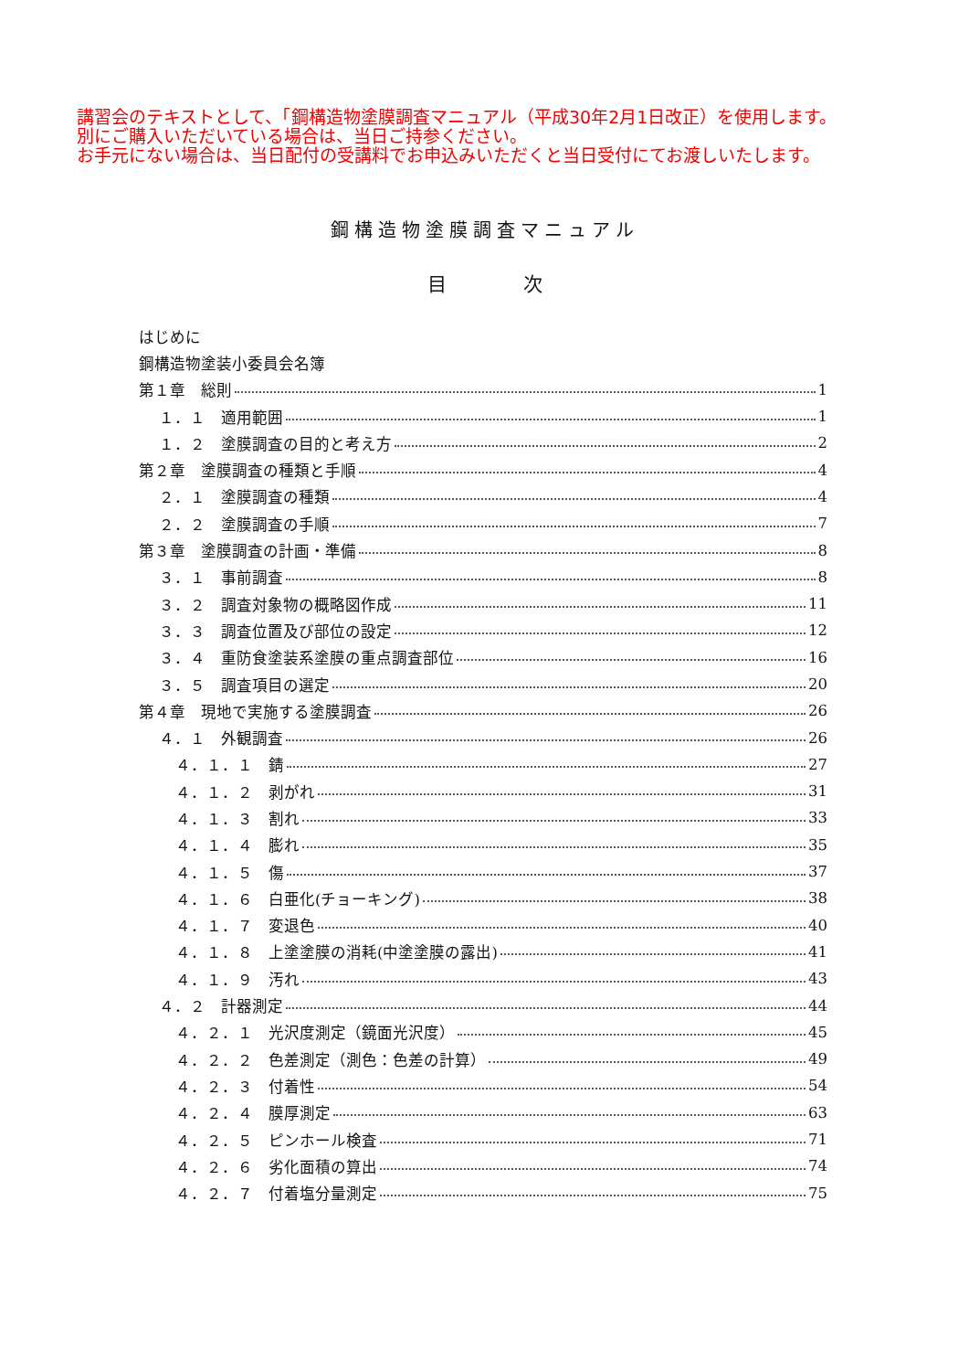講習会のテキストとして、「鋼構造物塗膜調査マニュアル（平成30年2月1日改正）を使用します。
別にご購入いただいている場合は、当日ご持参ください。
お手元にない場合は、当日配付の受講料でお申込みいただくと当日受付にてお渡しいたします。
鋼構造物塗膜調査マニュアル
目　　　　次
はじめに
鋼構造物塗装小委員会名簿
第１章　総則 1
１．１　適用範囲 1
１．２　塗膜調査の目的と考え方 2
第２章　塗膜調査の種類と手順 4
２．１　塗膜調査の種類 4
２．２　塗膜調査の手順 7
第３章　塗膜調査の計画・準備 8
３．１　事前調査 8
３．２　調査対象物の概略図作成 11
３．３　調査位置及び部位の設定 12
３．４　重防食塗装系塗膜の重点調査部位 16
３．５　調査項目の選定 20
第４章　現地で実施する塗膜調査 26
４．１　外観調査 26
４．１．１　錆 27
４．１．２　剥がれ 31
４．１．３　割れ 33
４．１．４　膨れ 35
４．１．５　傷 37
４．１．６　白亜化(チョーキング) 38
４．１．７　変退色 40
４．１．８　上塗塗膜の消耗(中塗塗膜の露出) 41
４．１．９　汚れ 43
４．２　計器測定 44
４．２．１　光沢度測定（鏡面光沢度） 45
４．２．２　色差測定（測色：色差の計算） 49
４．２．３　付着性 54
４．２．４　膜厚測定 63
４．２．５　ピンホール検査 71
４．２．６　劣化面積の算出 74
４．２．７　付着塩分量測定 75